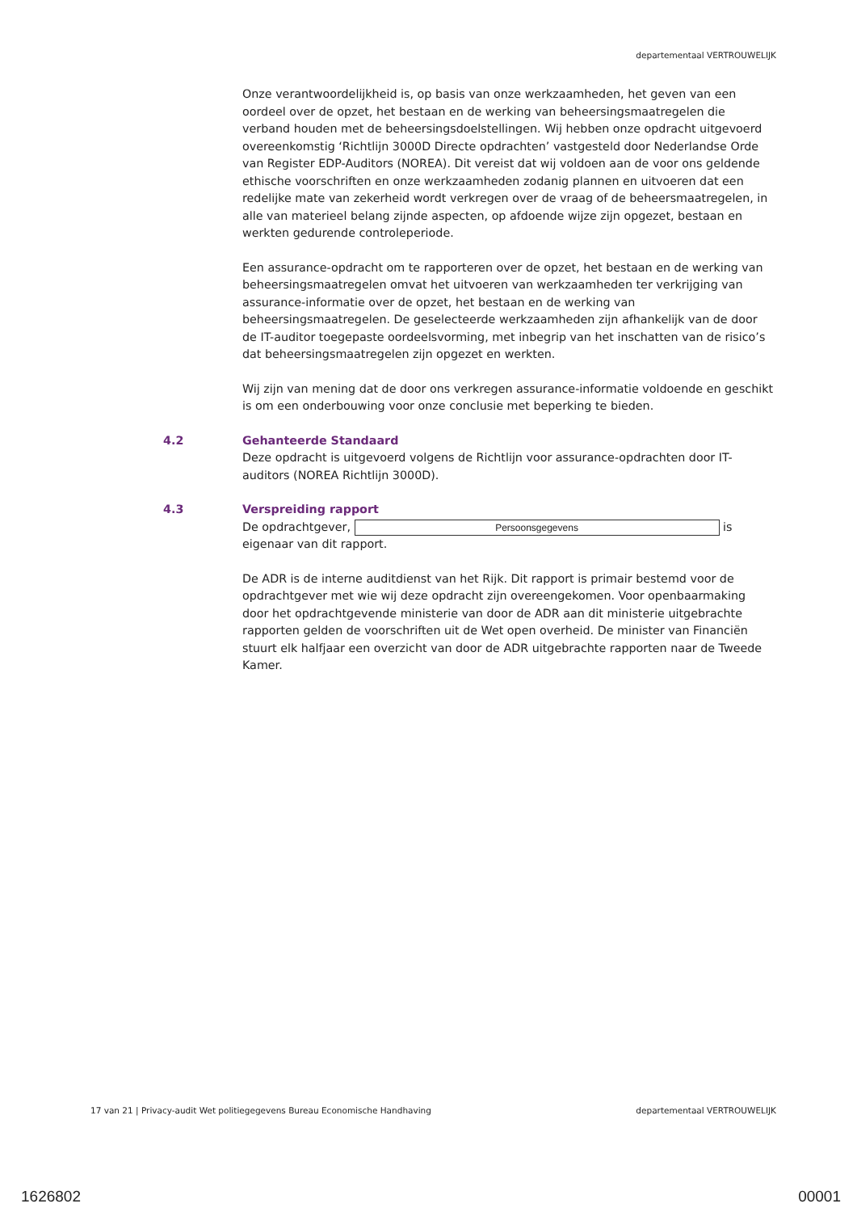departementaal VERTROUWELIJK
Onze verantwoordelijkheid is, op basis van onze werkzaamheden, het geven van een oordeel over de opzet, het bestaan en de werking van beheersingsmaatregelen die verband houden met de beheersingsdoelstellingen. Wij hebben onze opdracht uitgevoerd overeenkomstig ‘Richtlijn 3000D Directe opdrachten’ vastgesteld door Nederlandse Orde van Register EDP-Auditors (NOREA). Dit vereist dat wij voldoen aan de voor ons geldende ethische voorschriften en onze werkzaamheden zodanig plannen en uitvoeren dat een redelijke mate van zekerheid wordt verkregen over de vraag of de beheersmaatregelen, in alle van materieel belang zijnde aspecten, op afdoende wijze zijn opgezet, bestaan en werkten gedurende controleperiode.
Een assurance-opdracht om te rapporteren over de opzet, het bestaan en de werking van beheersingsmaatregelen omvat het uitvoeren van werkzaamheden ter verkrijging van assurance-informatie over de opzet, het bestaan en de werking van beheersingsmaatregelen. De geselecteerde werkzaamheden zijn afhankelijk van de door de IT-auditor toegepaste oordeelsvorming, met inbegrip van het inschatten van de risico’s dat beheersingsmaatregelen zijn opgezet en werkten.
Wij zijn van mening dat de door ons verkregen assurance-informatie voldoende en geschikt is om een onderbouwing voor onze conclusie met beperking te bieden.
4.2 Gehanteerde Standaard
Deze opdracht is uitgevoerd volgens de Richtlijn voor assurance-opdrachten door IT-auditors (NOREA Richtlijn 3000D).
4.3 Verspreiding rapport
De opdrachtgever, Persoonsgegevens is eigenaar van dit rapport.
De ADR is de interne auditdienst van het Rijk. Dit rapport is primair bestemd voor de opdrachtgever met wie wij deze opdracht zijn overeengekomen. Voor openbaarmaking door het opdrachtgevende ministerie van door de ADR aan dit ministerie uitgebrachte rapporten gelden de voorschriften uit de Wet open overheid. De minister van Financiën stuurt elk halfjaar een overzicht van door de ADR uitgebrachte rapporten naar de Tweede Kamer.
17 van 21 | Privacy-audit Wet politiegegevens Bureau Economische Handhaving departementaal VERTROUWELIJK
1626802 00001